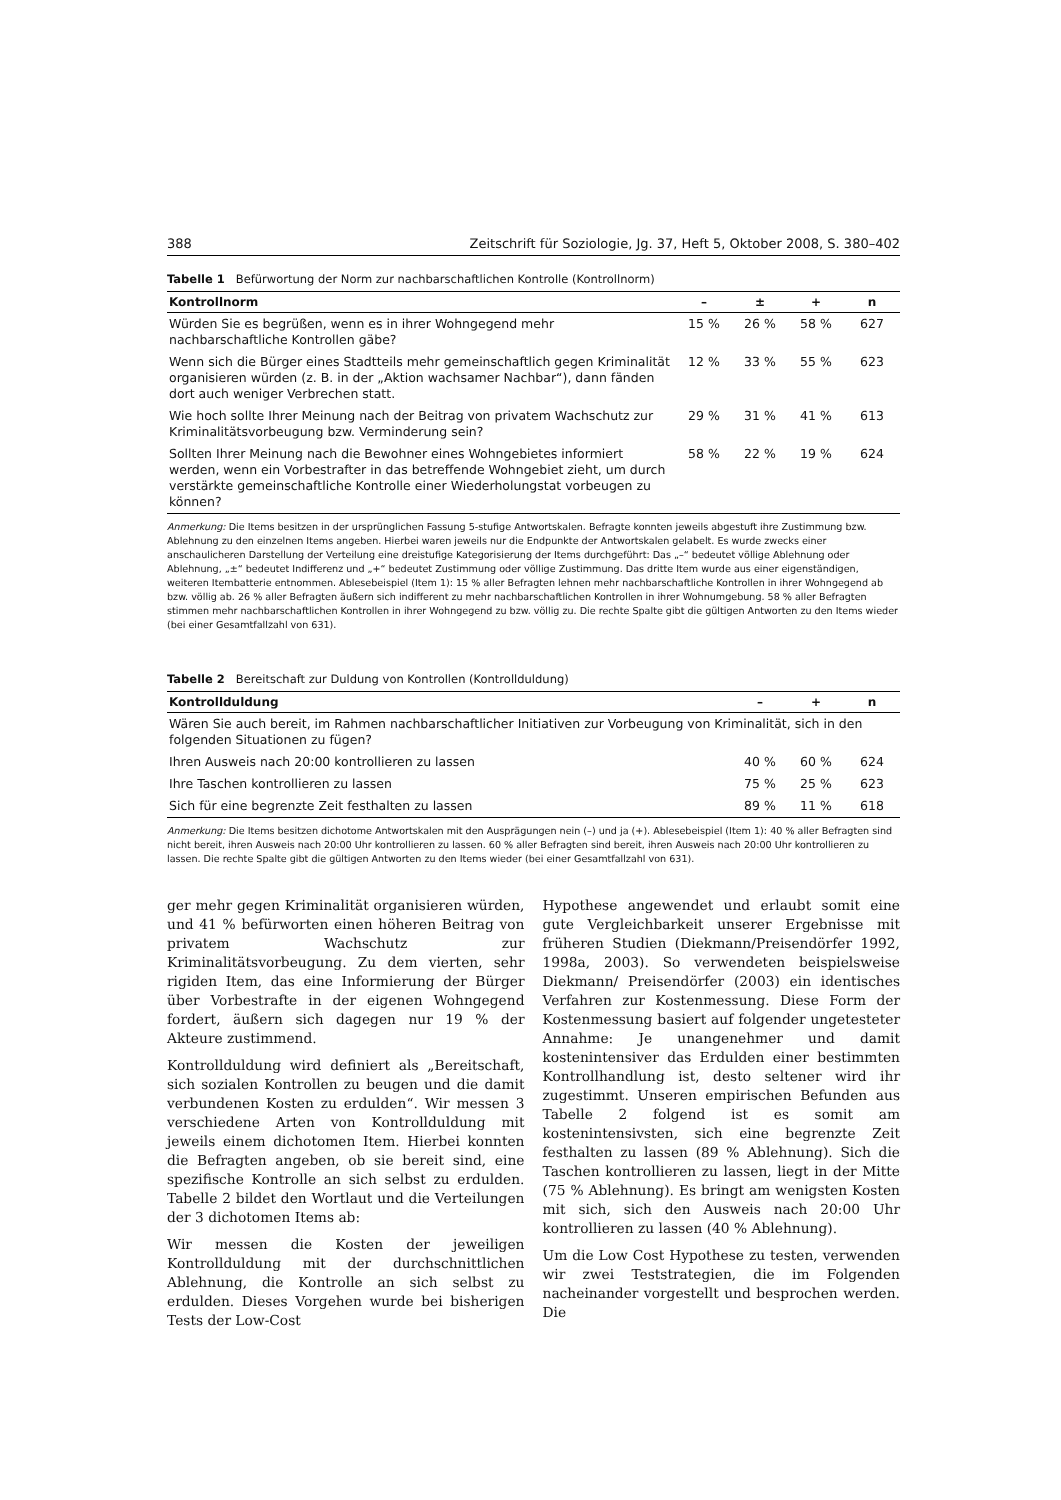388 Zeitschrift für Soziologie, Jg. 37, Heft 5, Oktober 2008, S. 380–402
Tabelle 1 Befürwortung der Norm zur nachbarschaftlichen Kontrolle (Kontrollnorm)
| Kontrollnorm | – | ± | + | n |
| --- | --- | --- | --- | --- |
| Würden Sie es begrüßen, wenn es in ihrer Wohngegend mehr nachbarschaftliche Kontrollen gäbe? | 15 % | 26 % | 58 % | 627 |
| Wenn sich die Bürger eines Stadtteils mehr gemeinschaftlich gegen Kriminalität organisieren würden (z. B. in der „Aktion wachsamer Nachbar“), dann fänden dort auch weniger Verbrechen statt. | 12 % | 33 % | 55 % | 623 |
| Wie hoch sollte Ihrer Meinung nach der Beitrag von privatem Wachschutz zur Kriminalitätsvorbeugung bzw. Verminderung sein? | 29 % | 31 % | 41 % | 613 |
| Sollten Ihrer Meinung nach die Bewohner eines Wohngebietes informiert werden, wenn ein Vorbestrafter in das betreffende Wohngebiet zieht, um durch verstärkte gemeinschaftliche Kontrolle einer Wiederholungstat vorbeugen zu können? | 58 % | 22 % | 19 % | 624 |
Anmerkung: Die Items besitzen in der ursprünglichen Fassung 5-stufige Antwortskalen. Befragte konnten jeweils abgestuft ihre Zustimmung bzw. Ablehnung zu den einzelnen Items angeben. Hierbei waren jeweils nur die Endpunkte der Antwortskalen gelabelt. Es wurde zwecks einer anschaulicheren Darstellung der Verteilung eine dreistufige Kategorisierung der Items durchgeführt: Das „–“ bedeutet völlige Ablehnung oder Ablehnung, „±“ bedeutet Indifferenz und „+“ bedeutet Zustimmung oder völlige Zustimmung. Das dritte Item wurde aus einer eigenständigen, weiteren Itembatterie entnommen. Ablesebeispiel (Item 1): 15 % aller Befragten lehnen mehr nachbarschaftliche Kontrollen in ihrer Wohngegend ab bzw. völlig ab. 26 % aller Befragten äußern sich indifferent zu mehr nachbarschaftlichen Kontrollen in ihrer Wohnumgebung. 58 % aller Befragten stimmen mehr nachbarschaftlichen Kontrollen in ihrer Wohngegend zu bzw. völlig zu. Die rechte Spalte gibt die gültigen Antworten zu den Items wieder (bei einer Gesamtfallzahl von 631).
Tabelle 2 Bereitschaft zur Duldung von Kontrollen (Kontrollduldung)
| Kontrollduldung | – | + | n |
| --- | --- | --- | --- |
| Wären Sie auch bereit, im Rahmen nachbarschaftlicher Initiativen zur Vorbeugung von Kriminalität, sich in den folgenden Situationen zu fügen? | | | |
| Ihren Ausweis nach 20:00 kontrollieren zu lassen | 40 % | 60 % | 624 |
| Ihre Taschen kontrollieren zu lassen | 75 % | 25 % | 623 |
| Sich für eine begrenzte Zeit festhalten zu lassen | 89 % | 11 % | 618 |
Anmerkung: Die Items besitzen dichotome Antwortskalen mit den Ausprägungen nein (–) und ja (+). Ablesebeispiel (Item 1): 40 % aller Befragten sind nicht bereit, ihren Ausweis nach 20:00 Uhr kontrollieren zu lassen. 60 % aller Befragten sind bereit, ihren Ausweis nach 20:00 Uhr kontrollieren zu lassen. Die rechte Spalte gibt die gültigen Antworten zu den Items wieder (bei einer Gesamtfallzahl von 631).
ger mehr gegen Kriminalität organisieren würden, und 41 % befürworten einen höheren Beitrag von privatem Wachschutz zur Kriminalitätsvorbeugung. Zu dem vierten, sehr rigiden Item, das eine Informierung der Bürger über Vorbestrafte in der eigenen Wohngegend fordert, äußern sich dagegen nur 19 % der Akteure zustimmend.
Kontrollduldung wird definiert als „Bereitschaft, sich sozialen Kontrollen zu beugen und die damit verbundenen Kosten zu erdulden“. Wir messen 3 verschiedene Arten von Kontrollduldung mit jeweils einem dichotomen Item. Hierbei konnten die Befragten angeben, ob sie bereit sind, eine spezifische Kontrolle an sich selbst zu erdulden. Tabelle 2 bildet den Wortlaut und die Verteilungen der 3 dichotomen Items ab:
Wir messen die Kosten der jeweiligen Kontrollduldung mit der durchschnittlichen Ablehnung, die Kontrolle an sich selbst zu erdulden. Dieses Vorgehen wurde bei bisherigen Tests der Low-Cost
Hypothese angewendet und erlaubt somit eine gute Vergleichbarkeit unserer Ergebnisse mit früheren Studien (Diekmann/Preisendörfer 1992, 1998a, 2003). So verwendeten beispielsweise Diekmann/ Preisendörfer (2003) ein identisches Verfahren zur Kostenmessung. Diese Form der Kostenmessung basiert auf folgender ungetesteter Annahme: Je unangenehmer und damit kostenintensiver das Erdulden einer bestimmten Kontrollhandlung ist, desto seltener wird ihr zugestimmt. Unseren empirischen Befunden aus Tabelle 2 folgend ist es somit am kostenintensivsten, sich eine begrenzte Zeit festhalten zu lassen (89 % Ablehnung). Sich die Taschen kontrollieren zu lassen, liegt in der Mitte (75 % Ablehnung). Es bringt am wenigsten Kosten mit sich, sich den Ausweis nach 20:00 Uhr kontrollieren zu lassen (40 % Ablehnung).
Um die Low Cost Hypothese zu testen, verwenden wir zwei Teststrategien, die im Folgenden nacheinander vorgestellt und besprochen werden. Die